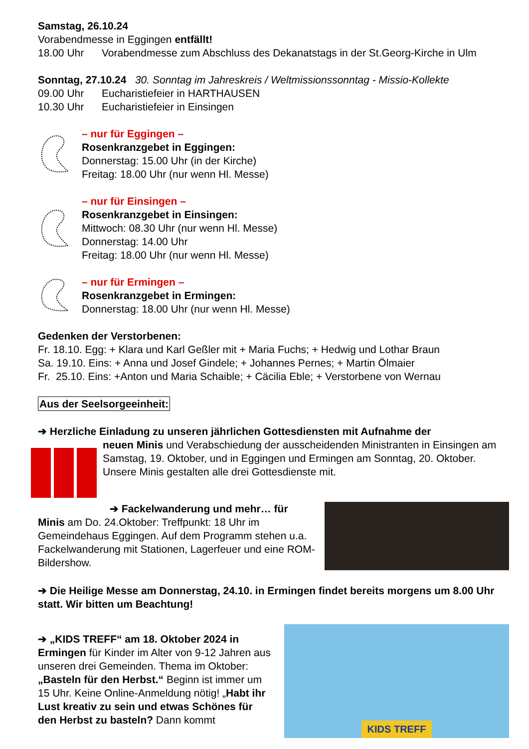Samstag, 26.10.24
Vorabendmesse in Eggingen entfällt!
18.00 Uhr Vorabendmesse zum Abschluss des Dekanatstags in der St.Georg-Kirche in Ulm
Sonntag, 27.10.24 30. Sonntag im Jahreskreis / Weltmissionssonntag - Missio-Kollekte
09.00 Uhr Eucharistiefeier in HARTHAUSEN
10.30 Uhr Eucharistiefeier in Einsingen
– nur für Eggingen –
Rosenkranzgebet in Eggingen:
Donnerstag: 15.00 Uhr (in der Kirche)
Freitag: 18.00 Uhr (nur wenn Hl. Messe)
– nur für Einsingen –
Rosenkranzgebet in Einsingen:
Mittwoch: 08.30 Uhr (nur wenn Hl. Messe)
Donnerstag: 14.00 Uhr
Freitag: 18.00 Uhr (nur wenn Hl. Messe)
– nur für Ermingen –
Rosenkranzgebet in Ermingen:
Donnerstag: 18.00 Uhr (nur wenn Hl. Messe)
Gedenken der Verstorbenen:
Fr. 18.10. Egg: + Klara und Karl Geßler mit + Maria Fuchs; + Hedwig und Lothar Braun
Sa. 19.10. Eins: + Anna und Josef Gindele; + Johannes Pernes; + Martin Ölmaier
Fr. 25.10. Eins: +Anton und Maria Schaible; + Cäcilia Eble; + Verstorbene von Wernau
Aus der Seelsorgeeinheit:
➔ Herzliche Einladung zu unseren jährlichen Gottesdiensten mit Aufnahme der
neuen Minis und Verabschiedung der ausscheidenden Ministranten in Einsingen am Samstag, 19. Oktober, und in Eggingen und Ermingen am Sonntag, 20. Oktober. Unsere Minis gestalten alle drei Gottesdienste mit.
➔ Fackelwanderung und mehr… für
Minis am Do. 24.Oktober: Treffpunkt: 18 Uhr im Gemeindehaus Eggingen. Auf dem Programm stehen u.a. Fackelwanderung mit Stationen, Lagerfeuer und eine ROM-Bildershow.
➔ Die Heilige Messe am Donnerstag, 24.10. in Ermingen findet bereits morgens um 8.00 Uhr statt. Wir bitten um Beachtung!
➔ „KIDS TREFF“ am 18. Oktober 2024 in Ermingen für Kinder im Alter von 9-12 Jahren aus unseren drei Gemeinden. Thema im Oktober: „Basteln für den Herbst.“ Beginn ist immer um 15 Uhr. Keine Online-Anmeldung nötig! „Habt ihr Lust kreativ zu sein und etwas Schönes für den Herbst zu basteln? Dann kommt
KIDS TREFF